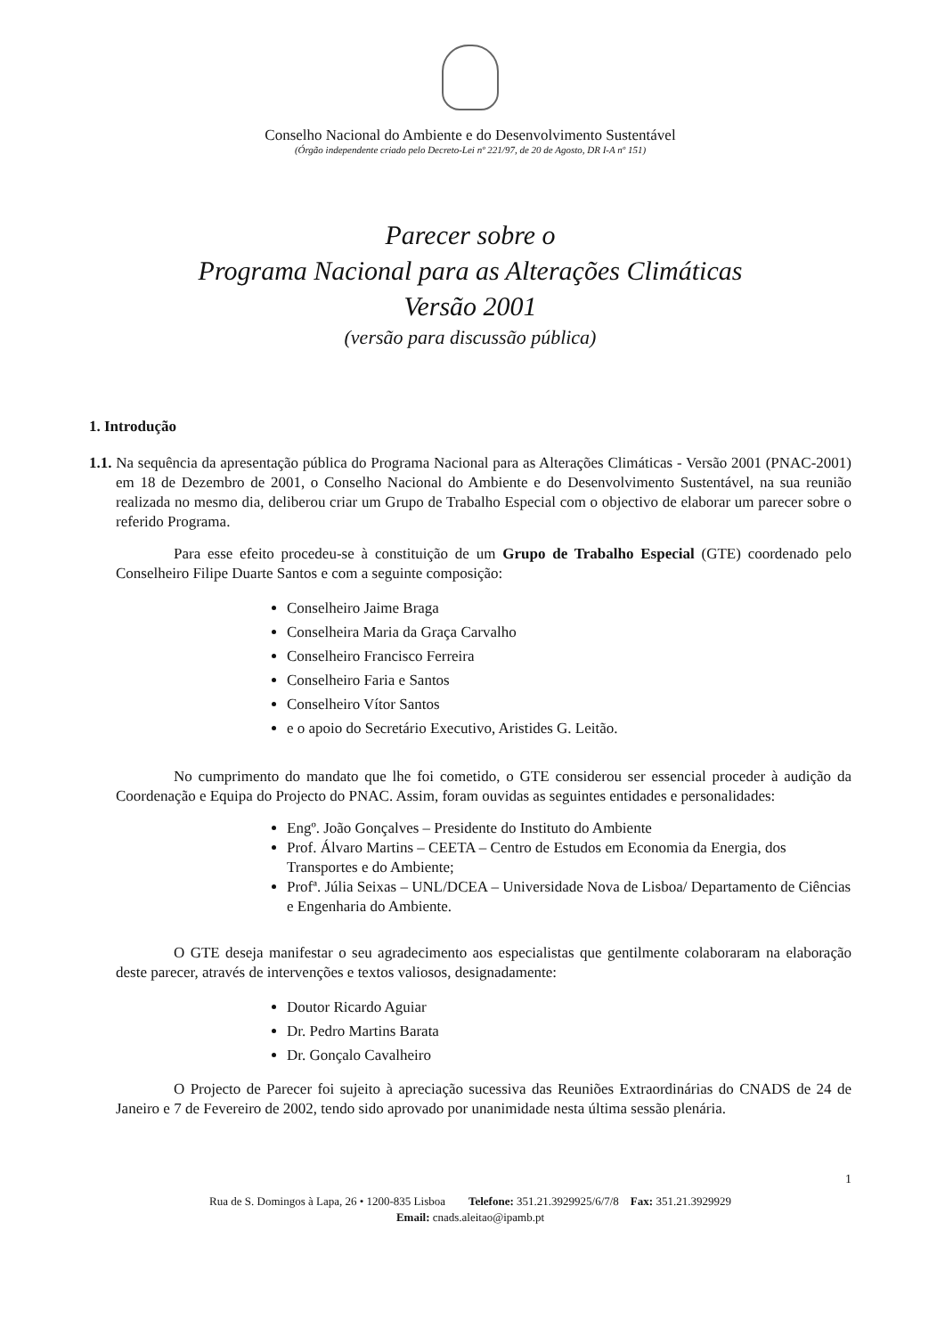Conselho Nacional do Ambiente e do Desenvolvimento Sustentável
(Órgão independente criado pelo Decreto-Lei nº 221/97, de 20 de Agosto, DR I-A nº 151)
Parecer sobre o
Programa Nacional para as Alterações Climáticas
Versão 2001
(versão para discussão pública)
1. Introdução
1.1. Na sequência da apresentação pública do Programa Nacional para as Alterações Climáticas - Versão 2001 (PNAC-2001) em 18 de Dezembro de 2001, o Conselho Nacional do Ambiente e do Desenvolvimento Sustentável, na sua reunião realizada no mesmo dia, deliberou criar um Grupo de Trabalho Especial com o objectivo de elaborar um parecer sobre o referido Programa.
Para esse efeito procedeu-se à constituição de um Grupo de Trabalho Especial (GTE) coordenado pelo Conselheiro Filipe Duarte Santos e com a seguinte composição:
Conselheiro Jaime Braga
Conselheira Maria da Graça Carvalho
Conselheiro Francisco Ferreira
Conselheiro Faria e Santos
Conselheiro Vítor Santos
e o apoio do Secretário Executivo, Aristides G. Leitão.
No cumprimento do mandato que lhe foi cometido, o GTE considerou ser essencial proceder à audição da Coordenação e Equipa do Projecto do PNAC. Assim, foram ouvidas as seguintes entidades e personalidades:
Engº. João Gonçalves – Presidente do Instituto do Ambiente
Prof. Álvaro Martins – CEETA – Centro de Estudos em Economia da Energia, dos Transportes e do Ambiente;
Profª. Júlia Seixas – UNL/DCEA – Universidade Nova de Lisboa/ Departamento de Ciências e Engenharia do Ambiente.
O GTE deseja manifestar o seu agradecimento aos especialistas que gentilmente colaboraram na elaboração deste parecer, através de intervenções e textos valiosos, designadamente:
Doutor Ricardo Aguiar
Dr. Pedro Martins Barata
Dr. Gonçalo Cavalheiro
O Projecto de Parecer foi sujeito à apreciação sucessiva das Reuniões Extraordinárias do CNADS de 24 de Janeiro e 7 de Fevereiro de 2002, tendo sido aprovado por unanimidade nesta última sessão plenária.
1
Rua de S. Domingos à Lapa, 26 • 1200-835 Lisboa Telefone: 351.21.3929925/6/7/8 Fax: 351.21.3929929
Email: cnads.aleitao@ipamb.pt